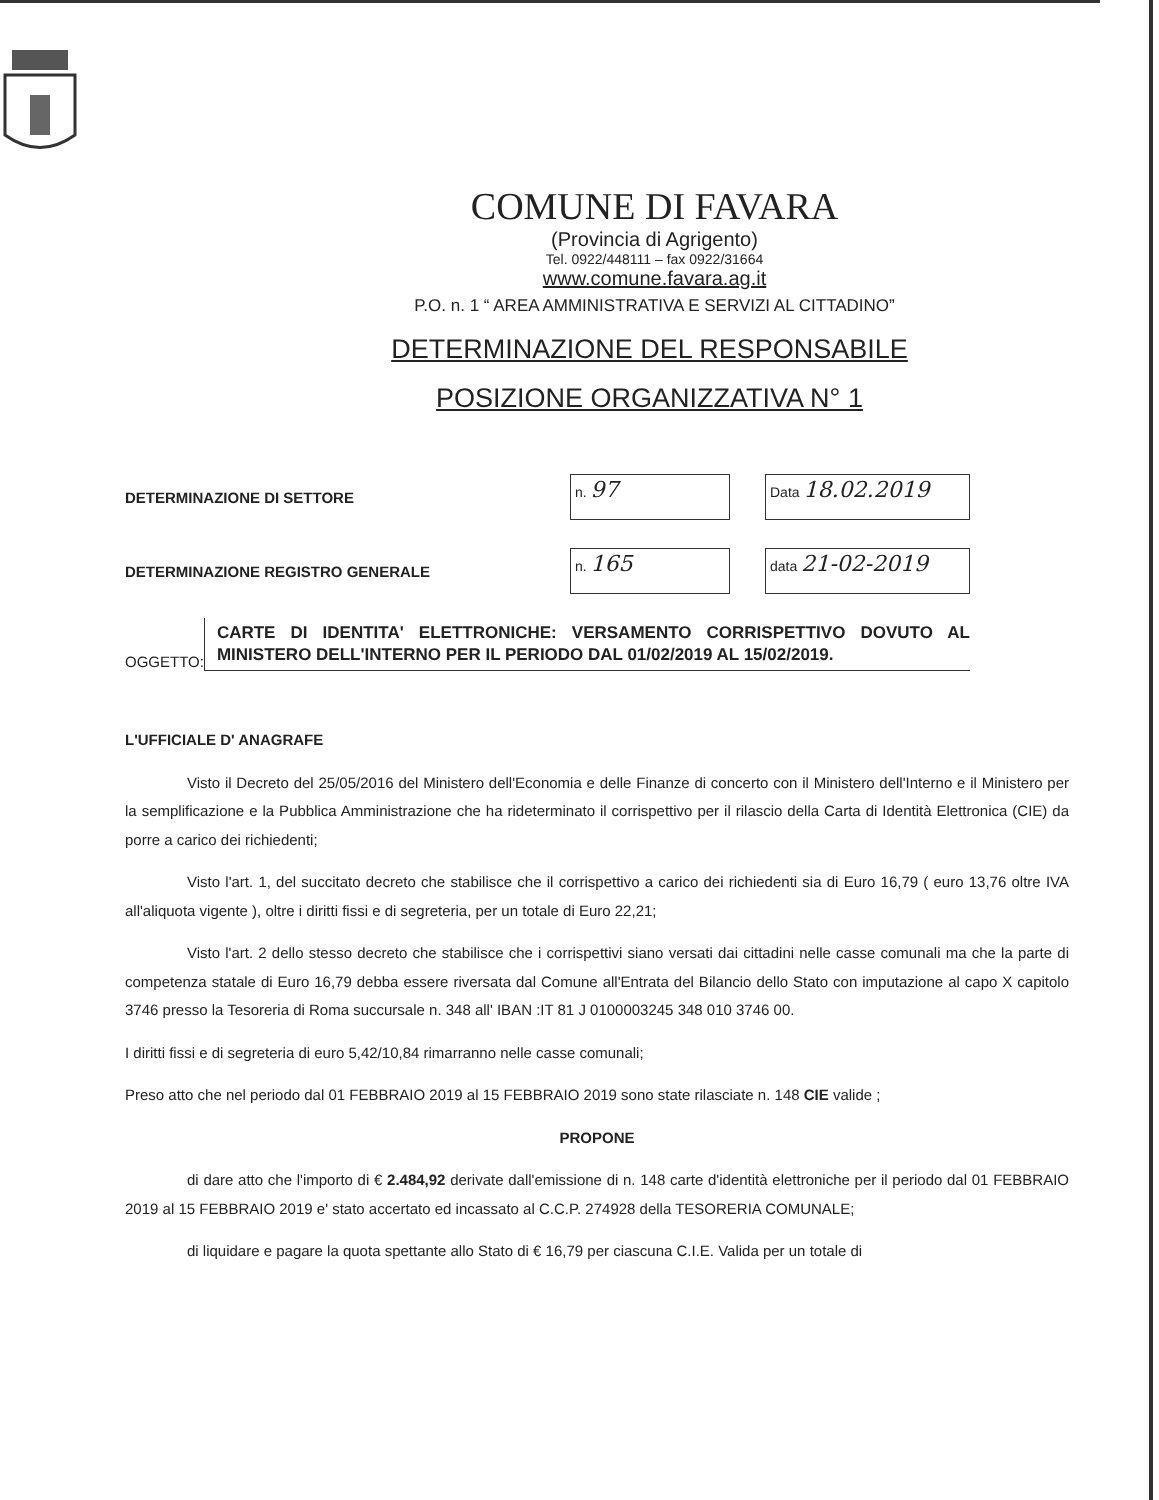COMUNE DI FAVARA
(Provincia di Agrigento)
Tel. 0922/448111 – fax 0922/31664
www.comune.favara.ag.it
P.O. n. 1 “ AREA AMMINISTRATIVA E SERVIZI AL CITTADINO”
DETERMINAZIONE DEL RESPONSABILE
POSIZIONE ORGANIZZATIVA N° 1
DETERMINAZIONE DI SETTORE
n. 97
Data 18.02.2019
DETERMINAZIONE REGISTRO GENERALE
n. 165
data 21-02-2019
OGGETTO:
CARTE DI IDENTITA' ELETTRONICHE: VERSAMENTO CORRISPETTIVO DOVUTO AL MINISTERO DELL'INTERNO PER IL PERIODO DAL 01/02/2019 AL 15/02/2019.
L'UFFICIALE D' ANAGRAFE
Visto il Decreto del 25/05/2016 del Ministero dell'Economia e delle Finanze di concerto con il Ministero dell'Interno e il Ministero per la semplificazione e la Pubblica Amministrazione che ha rideterminato il corrispettivo per il rilascio della Carta di Identità Elettronica (CIE) da porre a carico dei richiedenti;
Visto l'art. 1, del succitato decreto che stabilisce che il corrispettivo a carico dei richiedenti sia di Euro 16,79 ( euro 13,76 oltre IVA all'aliquota vigente ), oltre i diritti fissi e di segreteria, per un totale di Euro 22,21;
Visto l'art. 2 dello stesso decreto che stabilisce che i corrispettivi siano versati dai cittadini nelle casse comunali ma che la parte di competenza statale di Euro 16,79 debba essere riversata dal Comune all'Entrata del Bilancio dello Stato con imputazione al capo X capitolo 3746 presso la Tesoreria di Roma succursale n. 348 all' IBAN :IT 81 J 0100003245 348 010 3746 00.
I diritti fissi e di segreteria di euro 5,42/10,84 rimarranno nelle casse comunali;
Preso atto che nel periodo dal 01 FEBBRAIO 2019 al 15 FEBBRAIO 2019 sono state rilasciate n. 148 CIE valide ;
PROPONE
di dare atto che l'importo di € 2.484,92 derivate dall'emissione di n. 148 carte d'identità elettroniche per il periodo dal 01 FEBBRAIO 2019 al 15 FEBBRAIO 2019 e' stato accertato ed incassato al C.C.P. 274928 della TESORERIA COMUNALE;
di liquidare e pagare la quota spettante allo Stato di € 16,79 per ciascuna C.I.E. Valida per un totale di